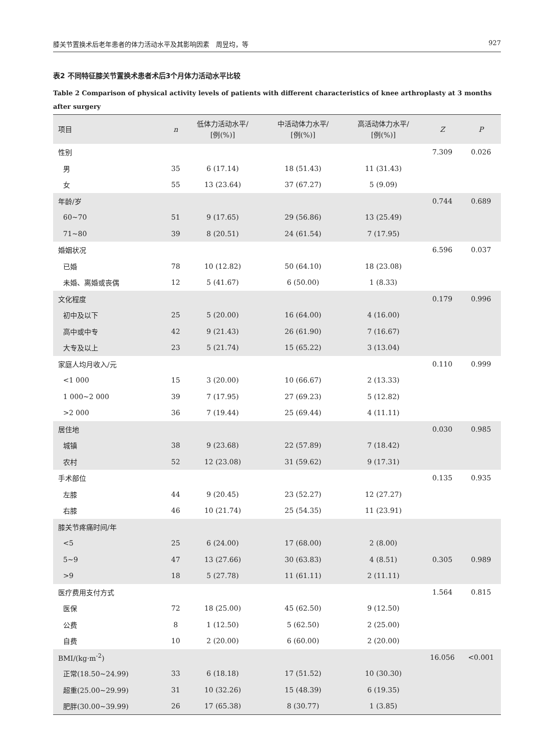膝关节置换术后老年患者的体力活动水平及其影响因素　周昱均，等 927
表2 不同特征膝关节置换术患者术后3个月体力活动水平比较
Table 2 Comparison of physical activity levels of patients with different characteristics of knee arthroplasty at 3 months after surgery
| 项目 | n | 低体力活动水平/ [例(%)] | 中活动体力水平/ [例(%)] | 高活动体力水平/ [例(%)] | Z | P |
| --- | --- | --- | --- | --- | --- | --- |
| 性别 | | | | | 7.309 | 0.026 |
| 男 | 35 | 6 (17.14) | 18 (51.43) | 11 (31.43) | | |
| 女 | 55 | 13 (23.64) | 37 (67.27) | 5 (9.09) | | |
| 年龄/岁 | | | | | 0.744 | 0.689 |
| 60~70 | 51 | 9 (17.65) | 29 (56.86) | 13 (25.49) | | |
| 71~80 | 39 | 8 (20.51) | 24 (61.54) | 7 (17.95) | | |
| 婚姻状况 | | | | | 6.596 | 0.037 |
| 已婚 | 78 | 10 (12.82) | 50 (64.10) | 18 (23.08) | | |
| 未婚、离婚或丧偶 | 12 | 5 (41.67) | 6 (50.00) | 1 (8.33) | | |
| 文化程度 | | | | | 0.179 | 0.996 |
| 初中及以下 | 25 | 5 (20.00) | 16 (64.00) | 4 (16.00) | | |
| 高中或中专 | 42 | 9 (21.43) | 26 (61.90) | 7 (16.67) | | |
| 大专及以上 | 23 | 5 (21.74) | 15 (65.22) | 3 (13.04) | | |
| 家庭人均月收入/元 | | | | | 0.110 | 0.999 |
| <1 000 | 15 | 3 (20.00) | 10 (66.67) | 2 (13.33) | | |
| 1 000~2 000 | 39 | 7 (17.95) | 27 (69.23) | 5 (12.82) | | |
| >2 000 | 36 | 7 (19.44) | 25 (69.44) | 4 (11.11) | | |
| 居住地 | | | | | 0.030 | 0.985 |
| 城镇 | 38 | 9 (23.68) | 22 (57.89) | 7 (18.42) | | |
| 农村 | 52 | 12 (23.08) | 31 (59.62) | 9 (17.31) | | |
| 手术部位 | | | | | 0.135 | 0.935 |
| 左膝 | 44 | 9 (20.45) | 23 (52.27) | 12 (27.27) | | |
| 右膝 | 46 | 10 (21.74) | 25 (54.35) | 11 (23.91) | | |
| 膝关节疼痛时间/年 | | | | | | |
| <5 | 25 | 6 (24.00) | 17 (68.00) | 2 (8.00) | | |
| 5~9 | 47 | 13 (27.66) | 30 (63.83) | 4 (8.51) | 0.305 | 0.989 |
| >9 | 18 | 5 (27.78) | 11 (61.11) | 2 (11.11) | | |
| 医疗费用支付方式 | | | | | 1.564 | 0.815 |
| 医保 | 72 | 18 (25.00) | 45 (62.50) | 9 (12.50) | | |
| 公费 | 8 | 1 (12.50) | 5 (62.50) | 2 (25.00) | | |
| 自费 | 10 | 2 (20.00) | 6 (60.00) | 2 (20.00) | | |
| BMI/(kg·m<sup>-2</sup>) | | | | | 16.056 | <0.001 |
| 正常(18.50~24.99) | 33 | 6 (18.18) | 17 (51.52) | 10 (30.30) | | |
| 超重(25.00~29.99) | 31 | 10 (32.26) | 15 (48.39) | 6 (19.35) | | |
| 肥胖(30.00~39.99) | 26 | 17 (65.38) | 8 (30.77) | 1 (3.85) | | |